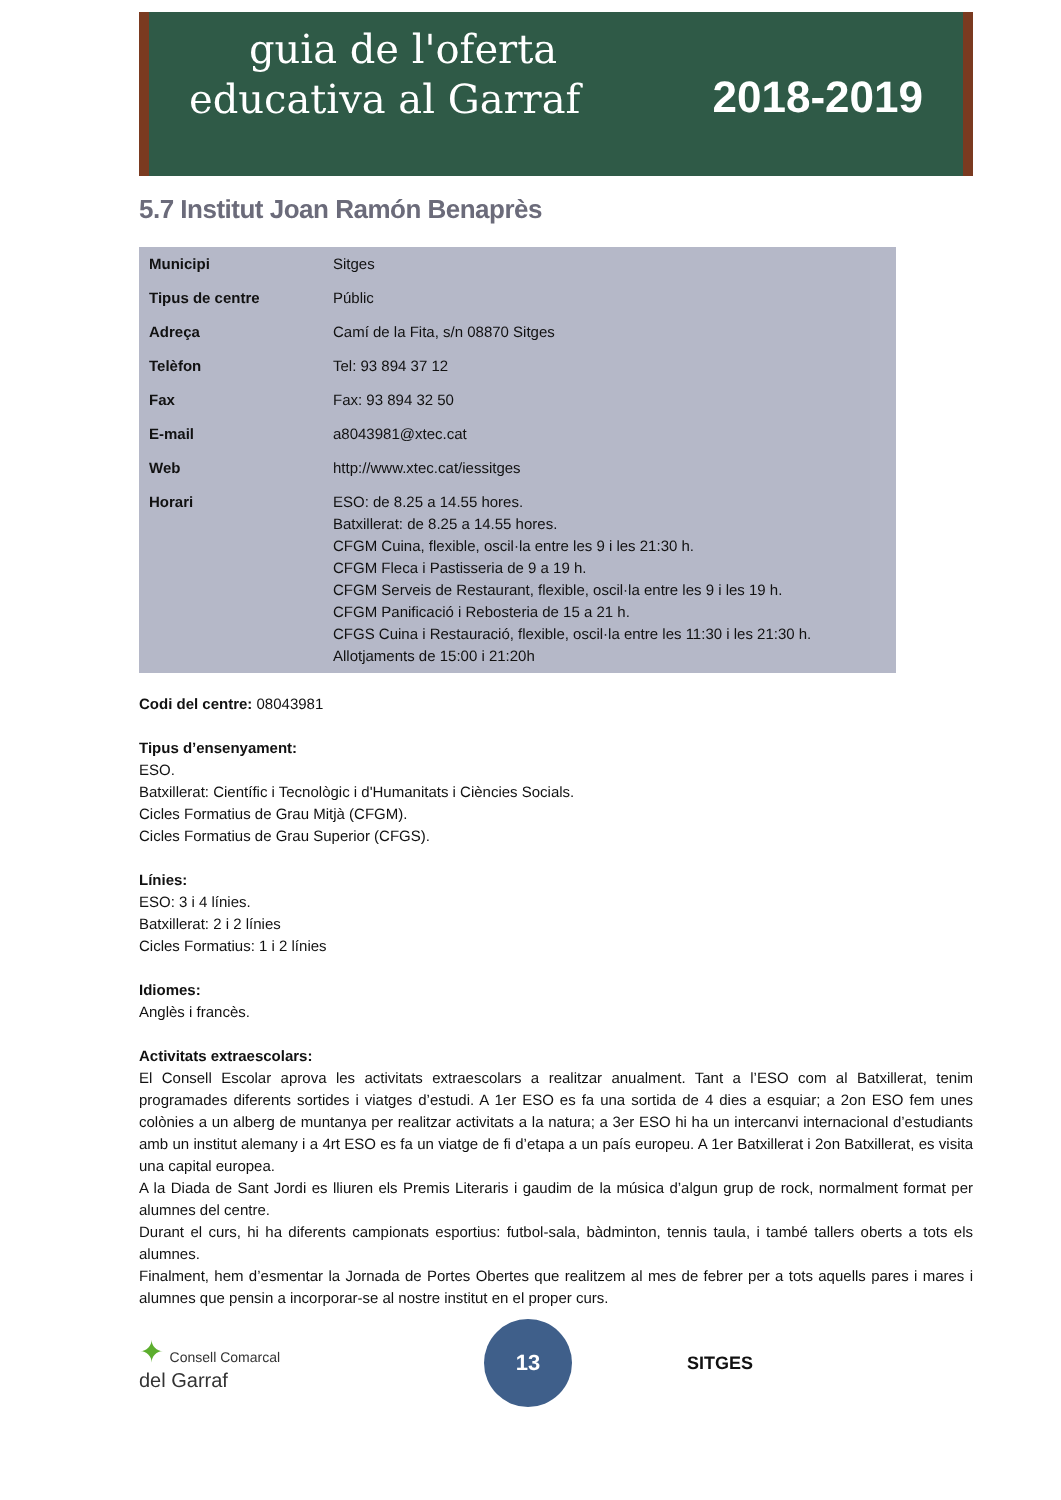guia de l'oferta
educativa al Garraf 2018-2019
5.7 Institut Joan Ramón Benaprès
| Municipi | Sitges |
| Tipus de centre | Públic |
| Adreça | Camí de la Fita, s/n 08870 Sitges |
| Telèfon | Tel: 93 894 37 12 |
| Fax | Fax: 93 894 32 50 |
| E-mail | a8043981@xtec.cat |
| Web | http://www.xtec.cat/iessitges |
| Horari | ESO: de 8.25 a 14.55 hores. Batxillerat: de 8.25 a 14.55 hores. CFGM Cuina, flexible, oscil·la entre les 9 i les 21:30 h. CFGM Fleca i Pastisseria de 9 a 19 h. CFGM Serveis de Restaurant, flexible, oscil·la entre les 9 i les 19 h. CFGM Panificació i Rebosteria de 15 a 21 h. CFGS Cuina i Restauració, flexible, oscil·la entre les 11:30 i les 21:30 h. Allotjaments de 15:00 i 21:20h |
Codi del centre: 08043981
Tipus d’ensenyament:
ESO.
Batxillerat: Científic i Tecnològic i d'Humanitats i Ciències Socials.
Cicles Formatius de Grau Mitjà (CFGM).
Cicles Formatius de Grau Superior (CFGS).
Línies:
ESO: 3 i 4 línies.
Batxillerat: 2 i 2 línies
Cicles Formatius: 1 i 2 línies
Idiomes:
Anglès i francès.
Activitats extraescolars:
El Consell Escolar aprova les activitats extraescolars a realitzar anualment. Tant a l’ESO com al Batxillerat, tenim programades diferents sortides i viatges d’estudi. A 1er ESO es fa una sortida de 4 dies a esquiar; a 2on ESO fem unes colònies a un alberg de muntanya per realitzar activitats a la natura; a 3er ESO hi ha un intercanvi internacional d’estudiants amb un institut alemany i a 4rt ESO es fa un viatge de fi d’etapa a un país europeu. A 1er Batxillerat i 2on Batxillerat, es visita una capital europea.
A la Diada de Sant Jordi es lliuren els Premis Literaris i gaudim de la música d’algun grup de rock, normalment format per alumnes del centre.
Durant el curs, hi ha diferents campionats esportius: futbol-sala, bàdminton, tennis taula, i també tallers oberts a tots els alumnes.
Finalment, hem d’esmentar la Jornada de Portes Obertes que realitzem al mes de febrer per a tots aquells pares i mares i alumnes que pensin a incorporar-se al nostre institut en el proper curs.
✦ Consell Comarcal
del Garraf
13
SITGES